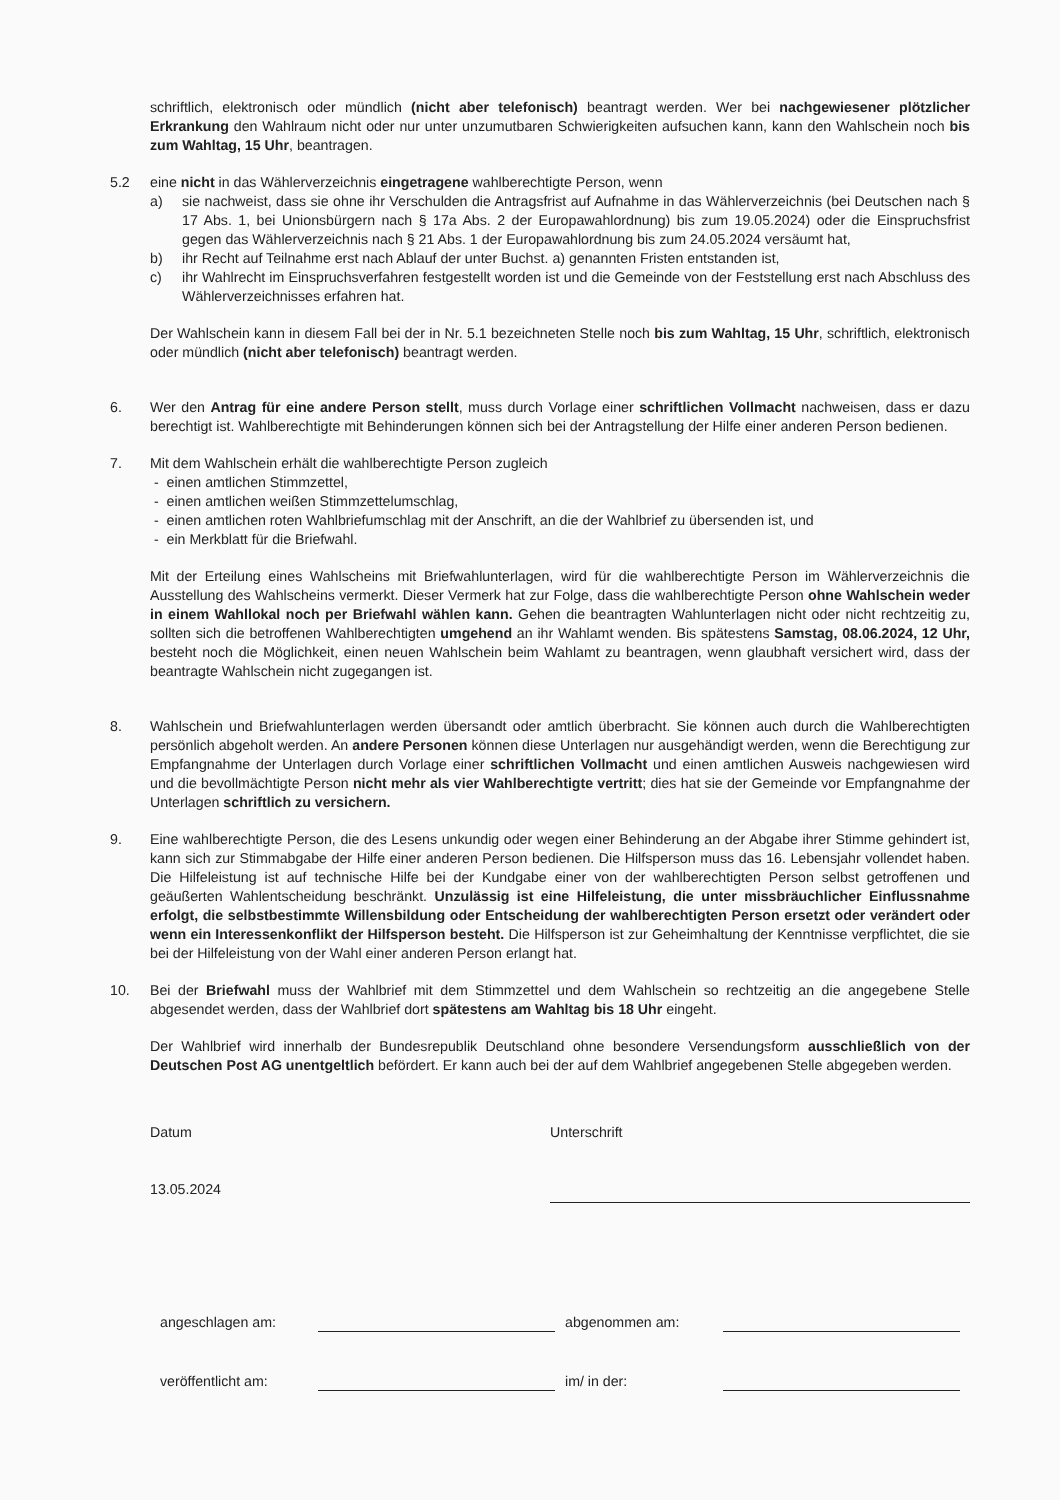schriftlich, elektronisch oder mündlich (nicht aber telefonisch) beantragt werden. Wer bei nachgewiesener plötzlicher Erkrankung den Wahlraum nicht oder nur unter unzumutbaren Schwierigkeiten aufsuchen kann, kann den Wahlschein noch bis zum Wahltag, 15 Uhr, beantragen.
5.2 eine nicht in das Wählerverzeichnis eingetragene wahlberechtigte Person, wenn
a) sie nachweist, dass sie ohne ihr Verschulden die Antragsfrist auf Aufnahme in das Wählerverzeichnis (bei Deutschen nach § 17 Abs. 1, bei Unionsbürgern nach § 17a Abs. 2 der Europawahlordnung) bis zum 19.05.2024) oder die Einspruchsfrist gegen das Wählerverzeichnis nach § 21 Abs. 1 der Europawahlordnung bis zum 24.05.2024 versäumt hat,
b) ihr Recht auf Teilnahme erst nach Ablauf der unter Buchst. a) genannten Fristen entstanden ist,
c) ihr Wahlrecht im Einspruchsverfahren festgestellt worden ist und die Gemeinde von der Feststellung erst nach Abschluss des Wählerverzeichnisses erfahren hat.
Der Wahlschein kann in diesem Fall bei der in Nr. 5.1 bezeichneten Stelle noch bis zum Wahltag, 15 Uhr, schriftlich, elektronisch oder mündlich (nicht aber telefonisch) beantragt werden.
6. Wer den Antrag für eine andere Person stellt, muss durch Vorlage einer schriftlichen Vollmacht nachweisen, dass er dazu berechtigt ist. Wahlberechtigte mit Behinderungen können sich bei der Antragstellung der Hilfe einer anderen Person bedienen.
7. Mit dem Wahlschein erhält die wahlberechtigte Person zugleich
- einen amtlichen Stimmzettel,
- einen amtlichen weißen Stimmzettelumschlag,
- einen amtlichen roten Wahlbriefumschlag mit der Anschrift, an die der Wahlbrief zu übersenden ist, und
- ein Merkblatt für die Briefwahl.
Mit der Erteilung eines Wahlscheins mit Briefwahlunterlagen, wird für die wahlberechtigte Person im Wählerverzeichnis die Ausstellung des Wahlscheins vermerkt. Dieser Vermerk hat zur Folge, dass die wahlberechtigte Person ohne Wahlschein weder in einem Wahllokal noch per Briefwahl wählen kann. Gehen die beantragten Wahlunterlagen nicht oder nicht rechtzeitig zu, sollten sich die betroffenen Wahlberechtigten umgehend an ihr Wahlamt wenden. Bis spätestens Samstag, 08.06.2024, 12 Uhr, besteht noch die Möglichkeit, einen neuen Wahlschein beim Wahlamt zu beantragen, wenn glaubhaft versichert wird, dass der beantragte Wahlschein nicht zugegangen ist.
8. Wahlschein und Briefwahlunterlagen werden übersandt oder amtlich überbracht. Sie können auch durch die Wahlberechtigten persönlich abgeholt werden. An andere Personen können diese Unterlagen nur ausgehändigt werden, wenn die Berechtigung zur Empfangnahme der Unterlagen durch Vorlage einer schriftlichen Vollmacht und einen amtlichen Ausweis nachgewiesen wird und die bevollmächtigte Person nicht mehr als vier Wahlberechtigte vertritt; dies hat sie der Gemeinde vor Empfangnahme der Unterlagen schriftlich zu versichern.
9. Eine wahlberechtigte Person, die des Lesens unkundig oder wegen einer Behinderung an der Abgabe ihrer Stimme gehindert ist, kann sich zur Stimmabgabe der Hilfe einer anderen Person bedienen. Die Hilfsperson muss das 16. Lebensjahr vollendet haben. Die Hilfeleistung ist auf technische Hilfe bei der Kundgabe einer von der wahlberechtigten Person selbst getroffenen und geäußerten Wahlentscheidung beschränkt. Unzulässig ist eine Hilfeleistung, die unter missbräuchlicher Einflussnahme erfolgt, die selbstbestimmte Willensbildung oder Entscheidung der wahlberechtigten Person ersetzt oder verändert oder wenn ein Interessenkonflikt der Hilfsperson besteht. Die Hilfsperson ist zur Geheimhaltung der Kenntnisse verpflichtet, die sie bei der Hilfeleistung von der Wahl einer anderen Person erlangt hat.
10. Bei der Briefwahl muss der Wahlbrief mit dem Stimmzettel und dem Wahlschein so rechtzeitig an die angegebene Stelle abgesendet werden, dass der Wahlbrief dort spätestens am Wahltag bis 18 Uhr eingeht.
Der Wahlbrief wird innerhalb der Bundesrepublik Deutschland ohne besondere Versendungsform ausschließlich von der Deutschen Post AG unentgeltlich befördert. Er kann auch bei der auf dem Wahlbrief angegebenen Stelle abgegeben werden.
Datum
13.05.2024
Unterschrift
angeschlagen am:
abgenommen am:
veröffentlicht am:
im/ in der: